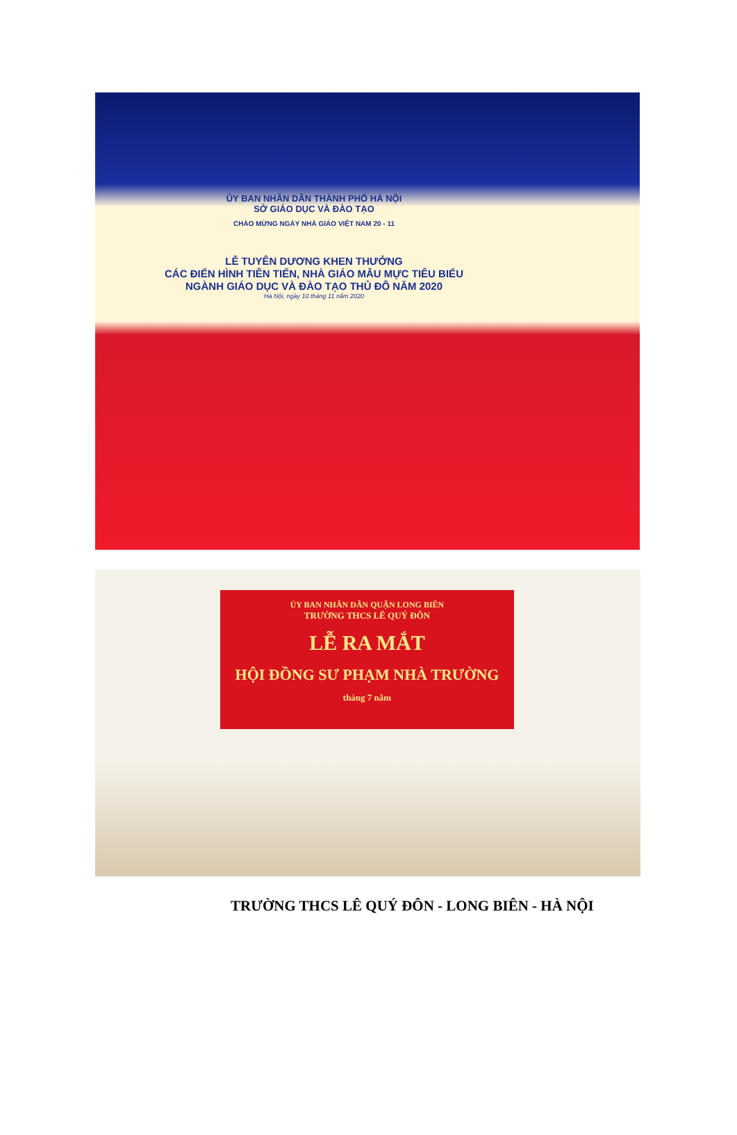ỦY BAN NHÂN DÂN THÀNH PHỐ HÀ NỘI
SỞ GIÁO DỤC VÀ ĐÀO TẠO
CHÀO MỪNG NGÀY NHÀ GIÁO VIỆT NAM 20 - 11
LỄ TUYÊN DƯƠNG KHEN THƯỞNG
CÁC ĐIỂN HÌNH TIÊN TIẾN, NHÀ GIÁO MẪU MỰC TIÊU BIỂU
NGÀNH GIÁO DỤC VÀ ĐÀO TẠO THỦ ĐÔ NĂM 2020
Hà Nội, ngày 10 tháng 11 năm 2020
ỦY BAN NHÂN DÂN QUẬN LONG BIÊN
TRƯỜNG THCS LÊ QUÝ ĐÔN
LỄ RA MẮT
HỘI ĐỒNG SƯ PHẠM NHÀ TRƯỜNG
tháng 7 năm
TRƯỜNG THCS LÊ QUÝ ĐÔN - LONG BIÊN - HÀ NỘI